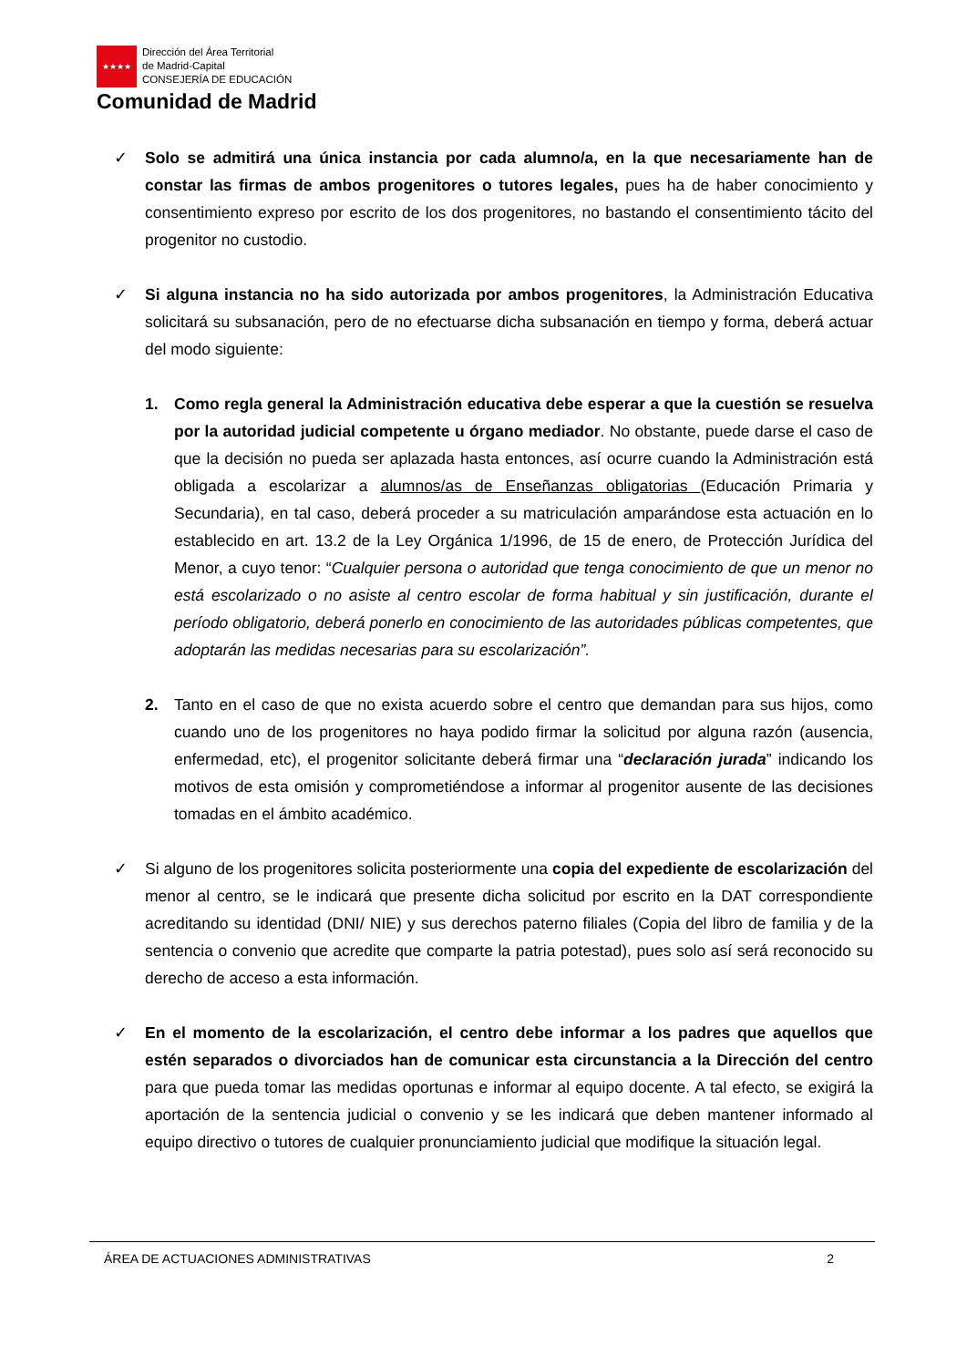★★★★
Dirección del Área Territorial
de Madrid-Capital
CONSEJERÍA DE EDUCACIÓN
Comunidad de Madrid
✓ Solo se admitirá una única instancia por cada alumno/a, en la que necesariamente han de constar las firmas de ambos progenitores o tutores legales, pues ha de haber conocimiento y consentimiento expreso por escrito de los dos progenitores, no bastando el consentimiento tácito del progenitor no custodio.
✓ Si alguna instancia no ha sido autorizada por ambos progenitores, la Administración Educativa solicitará su subsanación, pero de no efectuarse dicha subsanación en tiempo y forma, deberá actuar del modo siguiente:
1. Como regla general la Administración educativa debe esperar a que la cuestión se resuelva por la autoridad judicial competente u órgano mediador. No obstante, puede darse el caso de que la decisión no pueda ser aplazada hasta entonces, así ocurre cuando la Administración está obligada a escolarizar a alumnos/as de Enseñanzas obligatorias (Educación Primaria y Secundaria), en tal caso, deberá proceder a su matriculación amparándose esta actuación en lo establecido en art. 13.2 de la Ley Orgánica 1/1996, de 15 de enero, de Protección Jurídica del Menor, a cuyo tenor: “Cualquier persona o autoridad que tenga conocimiento de que un menor no está escolarizado o no asiste al centro escolar de forma habitual y sin justificación, durante el período obligatorio, deberá ponerlo en conocimiento de las autoridades públicas competentes, que adoptarán las medidas necesarias para su escolarización”.
2. Tanto en el caso de que no exista acuerdo sobre el centro que demandan para sus hijos, como cuando uno de los progenitores no haya podido firmar la solicitud por alguna razón (ausencia, enfermedad, etc), el progenitor solicitante deberá firmar una “declaración jurada” indicando los motivos de esta omisión y comprometiéndose a informar al progenitor ausente de las decisiones tomadas en el ámbito académico.
✓ Si alguno de los progenitores solicita posteriormente una copia del expediente de escolarización del menor al centro, se le indicará que presente dicha solicitud por escrito en la DAT correspondiente acreditando su identidad (DNI/ NIE) y sus derechos paterno filiales (Copia del libro de familia y de la sentencia o convenio que acredite que comparte la patria potestad), pues solo así será reconocido su derecho de acceso a esta información.
✓ En el momento de la escolarización, el centro debe informar a los padres que aquellos que estén separados o divorciados han de comunicar esta circunstancia a la Dirección del centro para que pueda tomar las medidas oportunas e informar al equipo docente. A tal efecto, se exigirá la aportación de la sentencia judicial o convenio y se les indicará que deben mantener informado al equipo directivo o tutores de cualquier pronunciamiento judicial que modifique la situación legal.
ÁREA DE ACTUACIONES ADMINISTRATIVAS 2